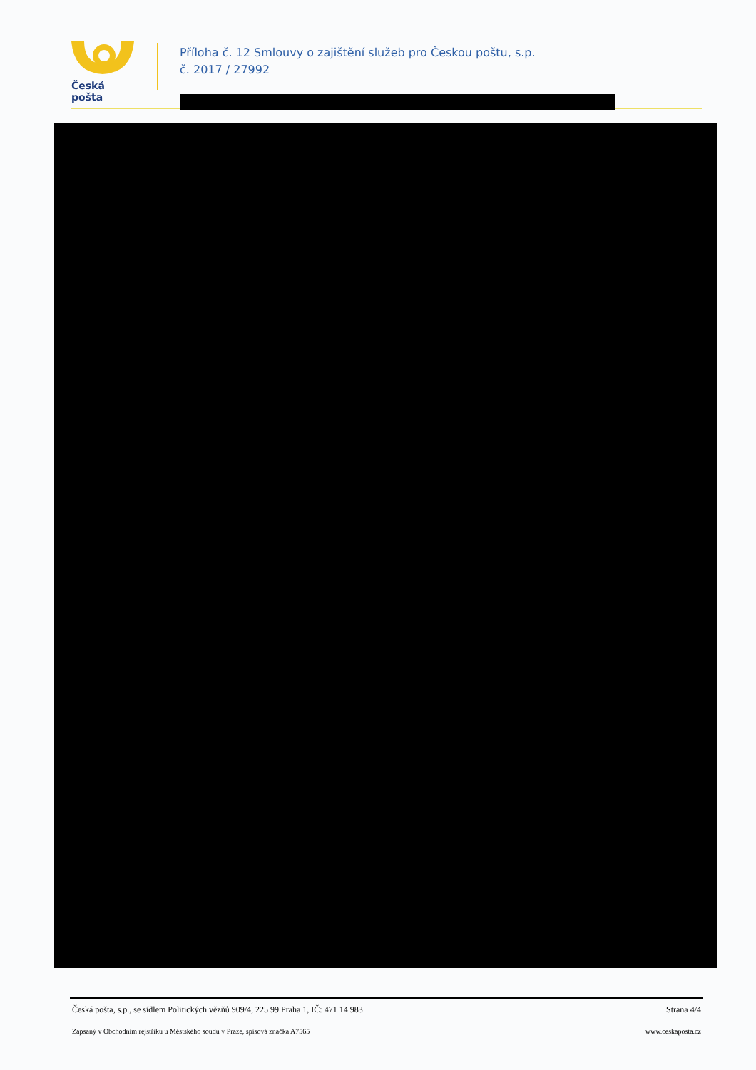Česká pošta
Příloha č. 12 Smlouvy o zajištění služeb pro Českou poštu, s.p.
č. 2017 / 27992
Česká pošta, s.p., se sídlem Politických vězňů 909/4, 225 99 Praha 1, IČ: 471 14 983 Strana 4/4
Zapsaný v Obchodním rejstříku u Městského soudu v Praze, spisová značka A7565 www.ceskaposta.cz